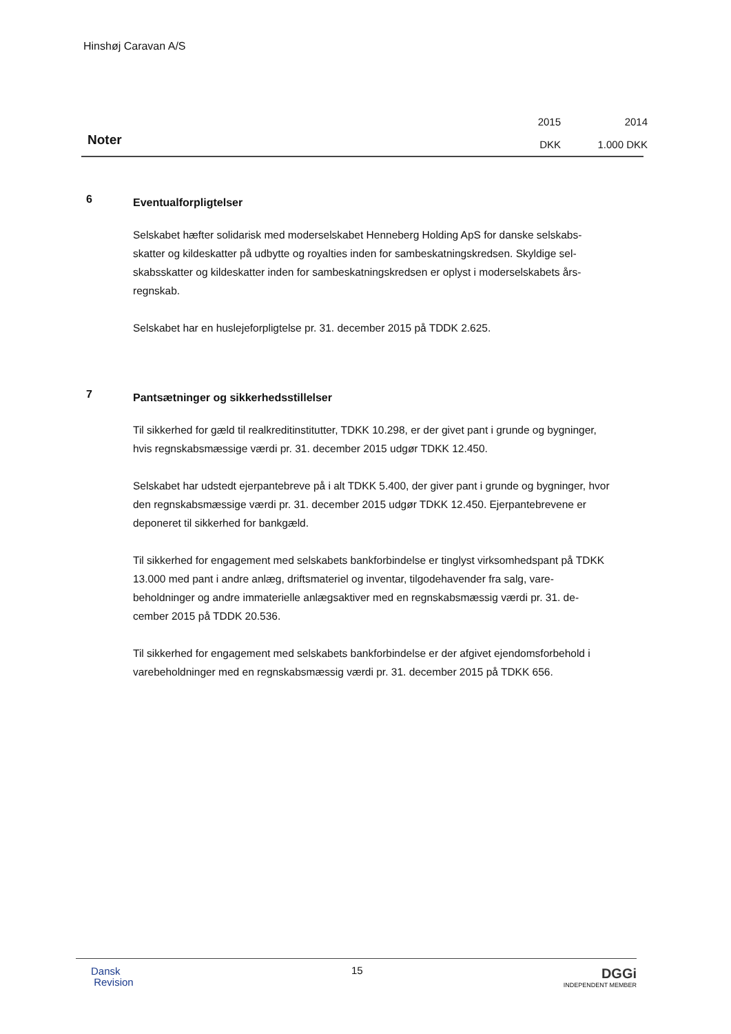Hinshøj Caravan A/S
Noter
2015 2014
DKK 1.000 DKK
6
Eventualforpligtelser
Selskabet hæfter solidarisk med moderselskabet Henneberg Holding ApS for danske selskabs­skatter og kildeskatter på udbytte og royalties inden for sambeskatningskredsen. Skyldige sel­skabsskatter og kildeskatter inden for sambeskatningskredsen er oplyst i moderselskabets års­regnskab.
Selskabet har en huslejeforpligtelse pr. 31. december 2015 på TDDK 2.625.
7
Pantsætninger og sikkerhedsstillelser
Til sikkerhed for gæld til realkreditinstitutter, TDKK 10.298, er der givet pant i grunde og bygnin­ger, hvis regnskabsmæssige værdi pr. 31. december 2015 udgør TDKK 12.450.
Selskabet har udstedt ejerpantebreve på i alt TDKK 5.400, der giver pant i grunde og bygninger, hvor den regnskabsmæssige værdi pr. 31. december 2015 udgør TDKK 12.450. Ejerpantebrevene er deponeret til sikkerhed for bankgæld.
Til sikkerhed for engagement med selskabets bankforbindelse er tinglyst virksomhedspant på TDKK 13.000 med pant i andre anlæg, driftsmateriel og inventar, tilgodehavender fra salg, vare­beholdninger og andre immaterielle anlægsaktiver med en regnskabsmæssig værdi pr. 31. de­cember 2015 på TDDK 20.536.
Til sikkerhed for engagement med selskabets bankforbindelse er der afgivet ejendomsforbehold i varebeholdninger med en regnskabsmæssig værdi pr. 31. december 2015 på TDKK 656.
Dansk
Revision
15
DGGi
INDEPENDENT MEMBER